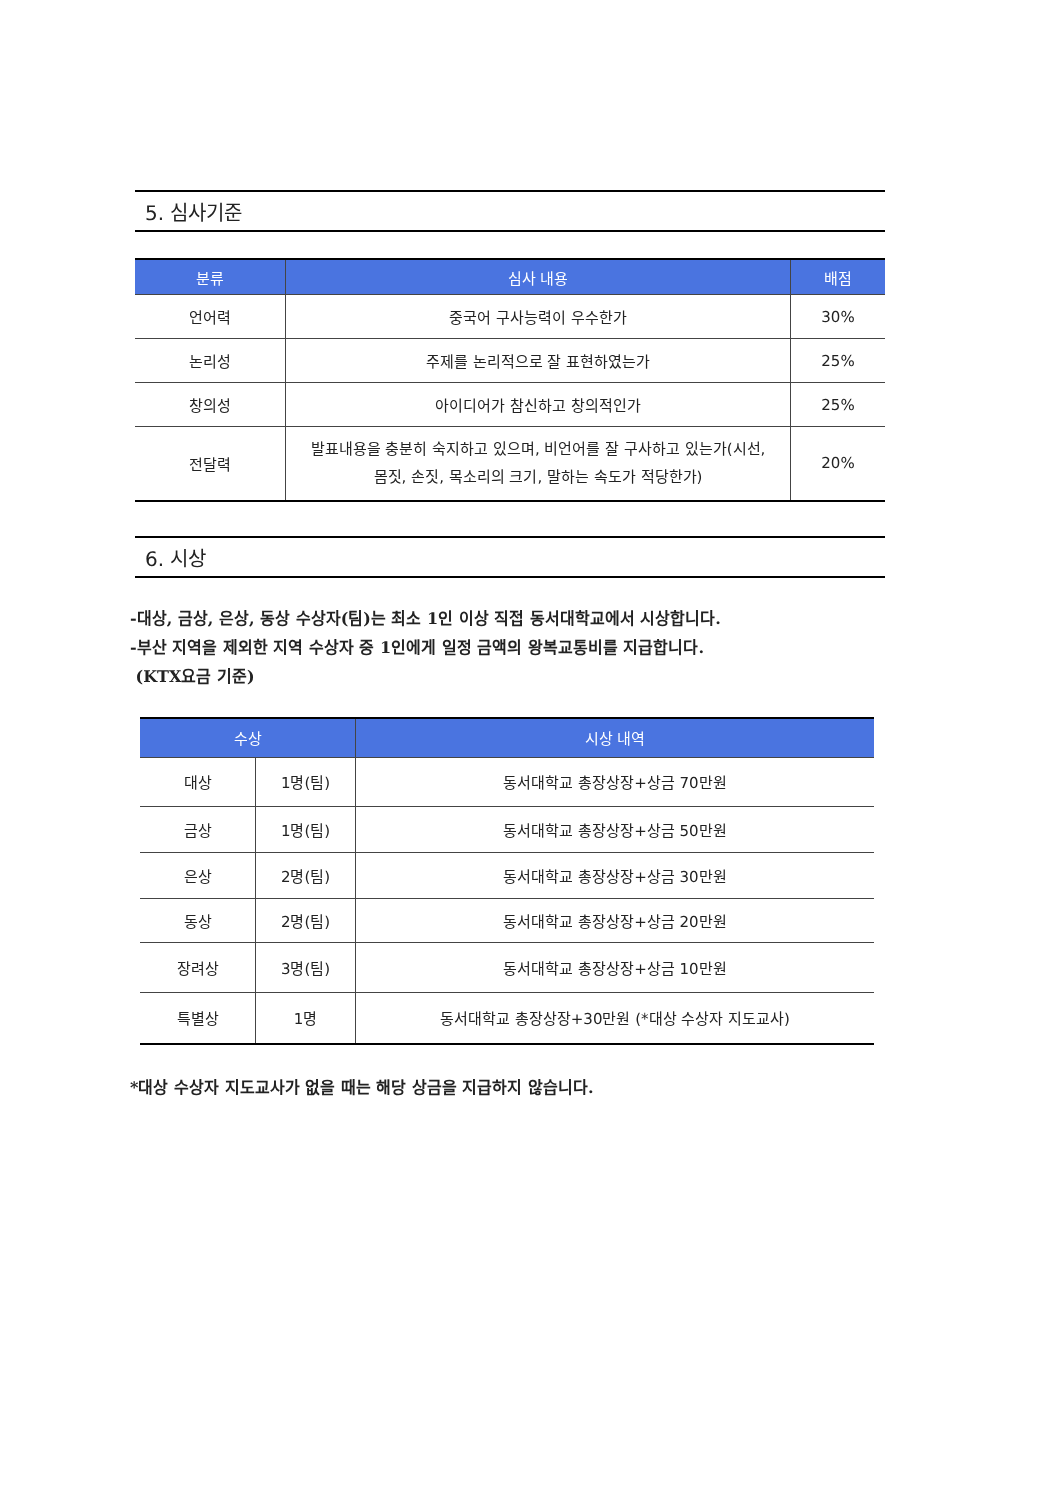5. 심사기준
| 분류 | 심사 내용 | 배점 |
| --- | --- | --- |
| 언어력 | 중국어 구사능력이 우수한가 | 30% |
| 논리성 | 주제를 논리적으로 잘 표현하였는가 | 25% |
| 창의성 | 아이디어가 참신하고 창의적인가 | 25% |
| 전달력 | 발표내용을 충분히 숙지하고 있으며, 비언어를 잘 구사하고 있는가(시선, 몸짓, 손짓, 목소리의 크기, 말하는 속도가 적당한가) | 20% |
6. 시상
-대상, 금상, 은상, 동상 수상자(팀)는 최소 1인 이상 직접 동서대학교에서 시상합니다.
-부산 지역을 제외한 지역 수상자 중 1인에게 일정 금액의 왕복교통비를 지급합니다.
(KTX요금 기준)
| 수상 | | 시상 내역 |
| --- | --- | --- |
| 대상 | 1명(팀) | 동서대학교 총장상장+상금 70만원 |
| 금상 | 1명(팀) | 동서대학교 총장상장+상금 50만원 |
| 은상 | 2명(팀) | 동서대학교 총장상장+상금 30만원 |
| 동상 | 2명(팀) | 동서대학교 총장상장+상금 20만원 |
| 장려상 | 3명(팀) | 동서대학교 총장상장+상금 10만원 |
| 특별상 | 1명 | 동서대학교 총장상장+30만원 (*대상 수상자 지도교사) |
*대상 수상자 지도교사가 없을 때는 해당 상금을 지급하지 않습니다.